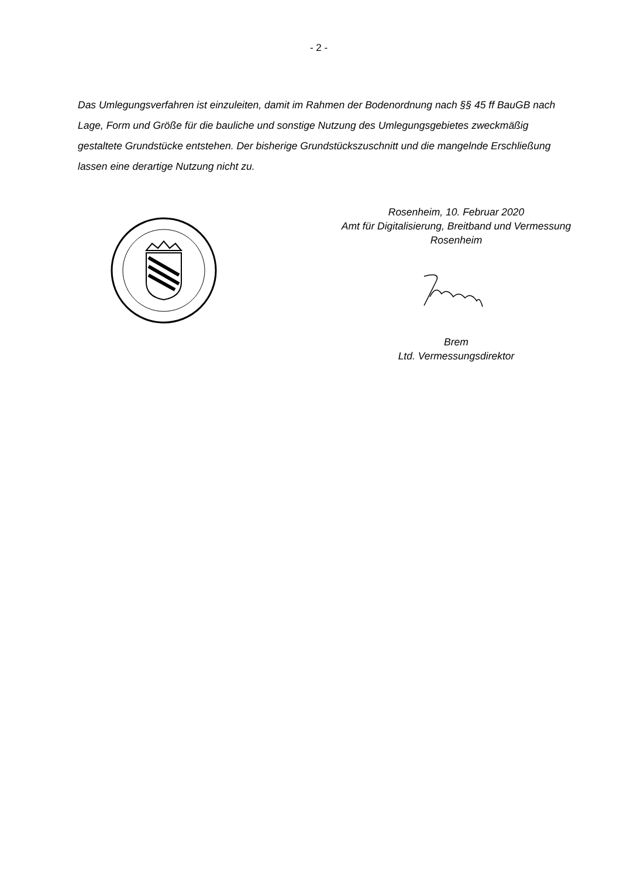- 2 -
Das Umlegungsverfahren ist einzuleiten, damit im Rahmen der Bodenordnung nach §§ 45 ff BauGB nach Lage, Form und Größe für die bauliche und sonstige Nutzung des Umlegungs­gebietes zweckmäßig gestaltete Grundstücke entstehen. Der bisherige Grundstückszuschnitt und die mangelnde Erschließung lassen eine derartige Nutzung nicht zu.
Rosenheim, 10. Februar 2020
Amt für Digitalisierung, Breitband und Vermessung
Rosenheim
Brem
Ltd. Vermessungsdirektor